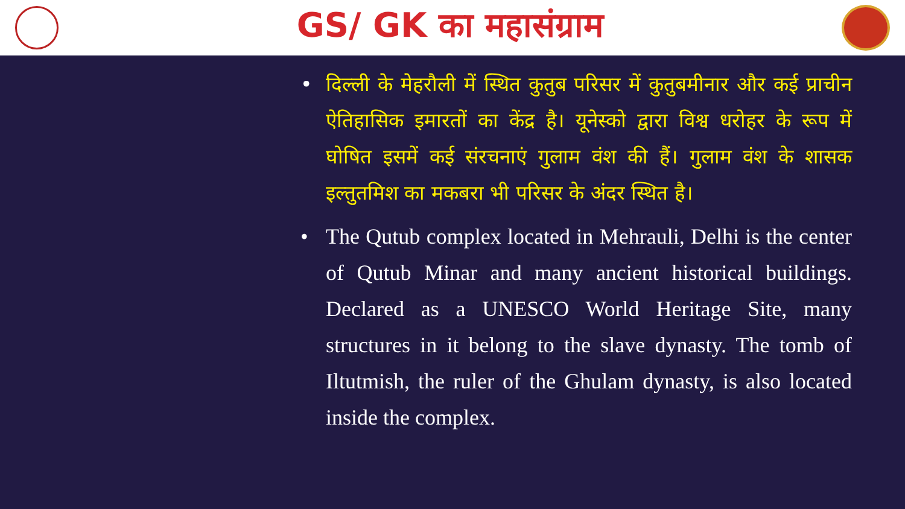GS/ GK का महासंग्राम
• दिल्ली के मेहरौली में स्थित कुतुब परिसर में कुतुबमीनार और कई प्राचीन ऐतिहासिक इमारतों का केंद्र है। यूनेस्को द्वारा विश्व धरोहर के रूप में घोषित इसमें कई संरचनाएं गुलाम वंश की हैं। गुलाम वंश के शासक इल्तुतमिश का मकबरा भी परिसर के अंदर स्थित है।
• The Qutub complex located in Mehrauli, Delhi is the center of Qutub Minar and many ancient historical buildings. Declared as a UNESCO World Heritage Site, many structures in it belong to the slave dynasty. The tomb of Iltutmish, the ruler of the Ghulam dynasty, is also located inside the complex.